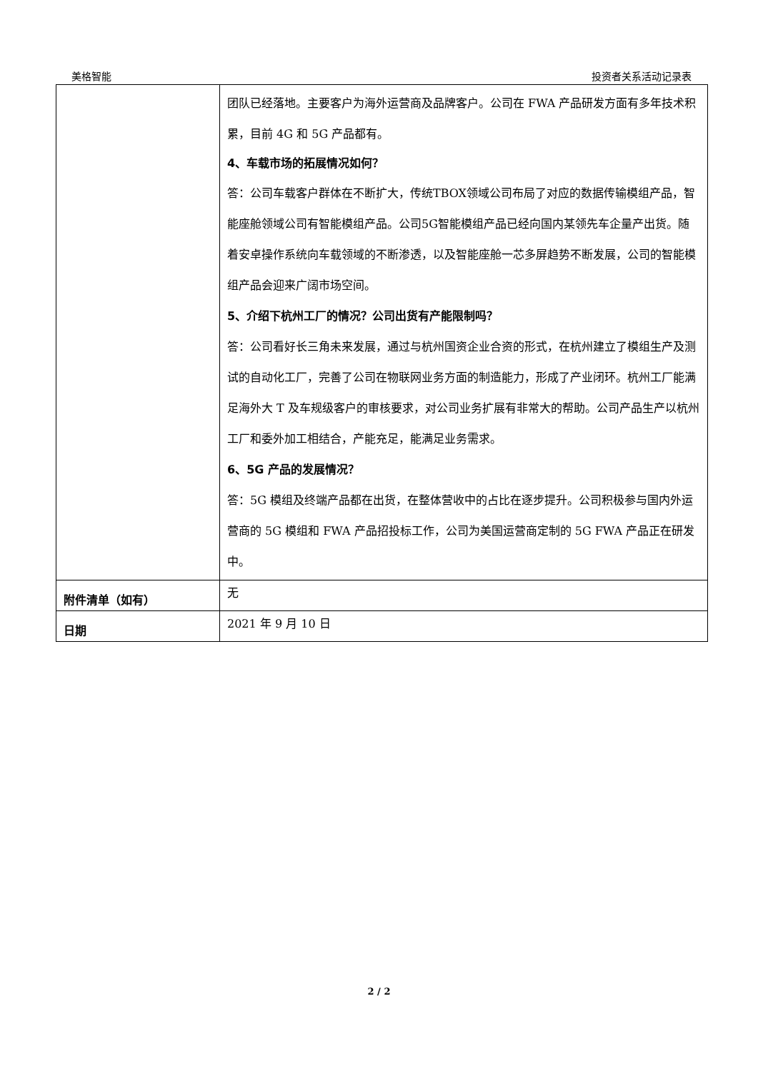美格智能 投资者关系活动记录表
| | 团队已经落地。主要客户为海外运营商及品牌客户。公司在 FWA 产品研发方面有多年技术积累，目前 4G 和 5G 产品都有。 4、车载市场的拓展情况如何？ 答：公司车载客户群体在不断扩大，传统TBOX领域公司布局了对应的数据传输模组产品，智能座舱领域公司有智能模组产品。公司5G智能模组产品已经向国内某领先车企量产出货。随着安卓操作系统向车载领域的不断渗透，以及智能座舱一芯多屏趋势不断发展，公司的智能模组产品会迎来广阔市场空间。 5、介绍下杭州工厂的情况？公司出货有产能限制吗？ 答：公司看好长三角未来发展，通过与杭州国资企业合资的形式，在杭州建立了模组生产及测试的自动化工厂，完善了公司在物联网业务方面的制造能力，形成了产业闭环。杭州工厂能满足海外大 T 及车规级客户的审核要求，对公司业务扩展有非常大的帮助。公司产品生产以杭州工厂和委外加工相结合，产能充足，能满足业务需求。 6、5G 产品的发展情况？ 答：5G 模组及终端产品都在出货，在整体营收中的占比在逐步提升。公司积极参与国内外运营商的 5G 模组和 FWA 产品招投标工作，公司为美国运营商定制的 5G FWA 产品正在研发中。 |
| 附件清单（如有） | 无 |
| 日期 | 2021 年 9 月 10 日 |
2 / 2